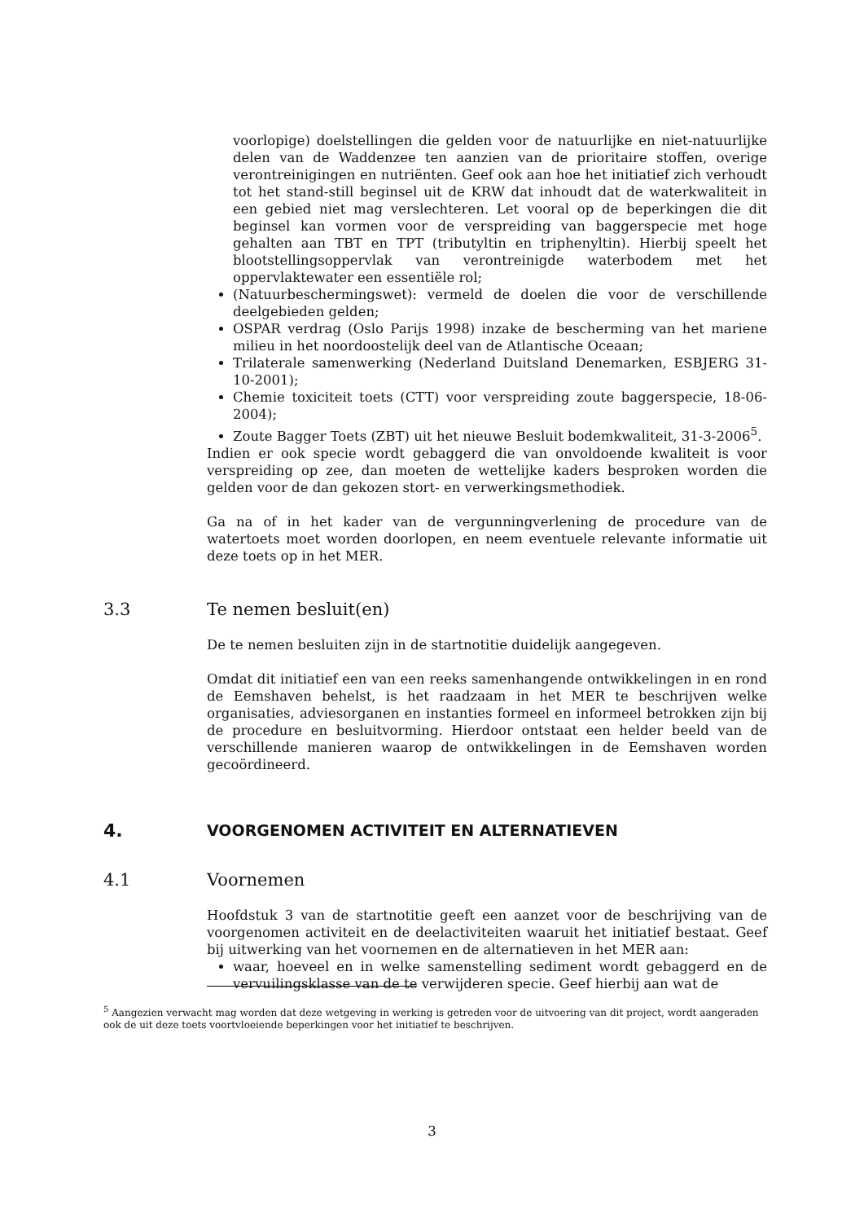voorlopige) doelstellingen die gelden voor de natuurlijke en niet-natuurlijke delen van de Waddenzee ten aanzien van de prioritaire stoffen, overige verontreinigingen en nutriënten. Geef ook aan hoe het initiatief zich verhoudt tot het stand-still beginsel uit de KRW dat inhoudt dat de waterkwaliteit in een gebied niet mag verslechteren. Let vooral op de beperkingen die dit beginsel kan vormen voor de verspreiding van baggerspecie met hoge gehalten aan TBT en TPT (tributyltin en triphenyltin). Hierbij speelt het blootstellingsoppervlak van verontreinigde waterbodem met het oppervlaktewater een essentiële rol;
(Natuurbeschermingswet): vermeld de doelen die voor de verschillende deelgebieden gelden;
OSPAR verdrag (Oslo Parijs 1998) inzake de bescherming van het mariene milieu in het noordoostelijk deel van de Atlantische Oceaan;
Trilaterale samenwerking (Nederland Duitsland Denemarken, ESBJERG 31-10-2001);
Chemie toxiciteit toets (CTT) voor verspreiding zoute baggerspecie, 18-06-2004);
Zoute Bagger Toets (ZBT) uit het nieuwe Besluit bodemkwaliteit, 31-3-2006<sup>5</sup>.
Indien er ook specie wordt gebaggerd die van onvoldoende kwaliteit is voor verspreiding op zee, dan moeten de wettelijke kaders besproken worden die gelden voor de dan gekozen stort- en verwerkingsmethodiek.
Ga na of in het kader van de vergunningverlening de procedure van de watertoets moet worden doorlopen, en neem eventuele relevante informatie uit deze toets op in het MER.
3.3 Te nemen besluit(en)
De te nemen besluiten zijn in de startnotitie duidelijk aangegeven.
Omdat dit initiatief een van een reeks samenhangende ontwikkelingen in en rond de Eemshaven behelst, is het raadzaam in het MER te beschrijven welke organisaties, adviesorganen en instanties formeel en informeel betrokken zijn bij de procedure en besluitvorming. Hierdoor ontstaat een helder beeld van de verschillende manieren waarop de ontwikkelingen in de Eemshaven worden gecoördineerd.
4. VOORGENOMEN ACTIVITEIT EN ALTERNATIEVEN
4.1 Voornemen
Hoofdstuk 3 van de startnotitie geeft een aanzet voor de beschrijving van de voorgenomen activiteit en de deelactiviteiten waaruit het initiatief bestaat. Geef bij uitwerking van het voornemen en de alternatieven in het MER aan:
waar, hoeveel en in welke samenstelling sediment wordt gebaggerd en de vervuilingsklasse van de te verwijderen specie. Geef hierbij aan wat de
<sup>5</sup> Aangezien verwacht mag worden dat deze wetgeving in werking is getreden voor de uitvoering van dit project, wordt aangeraden ook de uit deze toets voortvloeiende beperkingen voor het initiatief te beschrijven.
3